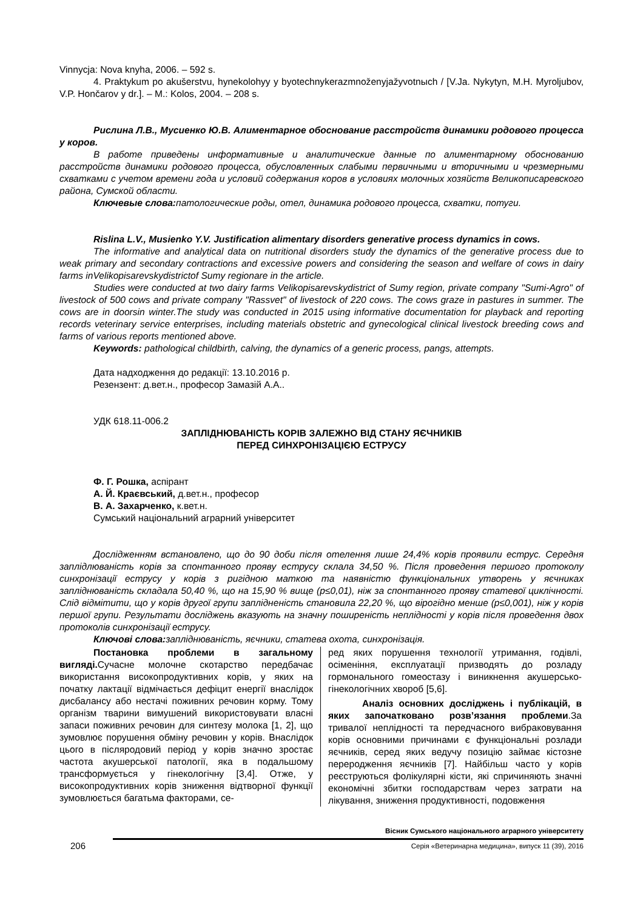Vinnycja: Nova knyha, 2006. – 592 s.
4. Praktykum po akušerstvu, hynekolohyy y byotechnykerazmnoženyjažyvotnыch / [V.Ja. Nykytyn, M.H. Myroljubov, V.P. Hončarov y dr.]. – M.: Kolos, 2004. – 208 s.
Рислина Л.В., Мусиенко Ю.В. Алиментарное обоснование расстройств динамики родового процесса у коров.
В работе приведены информативные и аналитические данные по алиментарному обоснованию расстройств динамики родового процесса, обусловленных слабыми первичными и вторичными и чрезмерными схватками с учетом времени года и условий содержания коров в условиях молочных хозяйств Великописаревского района, Сумской области.
Ключевые слова: патологические роды, отел, динамика родового процесса, схватки, потуги.
Rislina L.V., Musienko Y.V. Justification alimentary disorders generative process dynamics in cows.
The informative and analytical data on nutritional disorders study the dynamics of the generative process due to weak primary and secondary contractions and excessive powers and considering the season and welfare of cows in dairy farms inVelikopisarevskydistrictof Sumy regionare in the article.
Studies were conducted at two dairy farms Velikopisarevskydistrict of Sumy region, private company "Sumi-Agro" of livestock of 500 cows and private company "Rassvet" of livestock of 220 cows. The cows graze in pastures in summer. The cows are in doorsin winter.The study was conducted in 2015 using informative documentation for playback and reporting records veterinary service enterprises, including materials obstetric and gynecological clinical livestock breeding cows and farms of various reports mentioned above.
Keywords: pathological childbirth, calving, the dynamics of a generic process, pangs, attempts.
Дата надходження до редакції: 13.10.2016 р.
Резензент: д.вет.н., професор Замазій А.А..
УДК 618.11-006.2
ЗАПЛІДНЮВАНІСТЬ КОРІВ ЗАЛЕЖНО ВІД СТАНУ ЯЄЧНИКІВ
ПЕРЕД СИНХРОНІЗАЦІЄЮ ЕСТРУСУ
Ф. Г. Рошка, аспірант
А. Й. Краєвський, д.вет.н., професор
В. А. Захарченко, к.вет.н.
Сумський національний аграрний університет
Дослідженням встановлено, що до 90 доби після отелення лише 24,4% корів проявили еструс. Середня заплідлюваність корів за спонтанного прояву еструсу склала 34,50 %. Після проведення першого протоколу синхронізації еструсу у корів з ригідною маткою та наявністю функціональних утворень у яєчниках запліднюваність складала 50,40 %, що на 15,90 % вище (p≤0,01), ніж за спонтанного прояву статевої циклічності. Слід відмітити, що у корів другої групи заплідненість становила 22,20 %, що вірогідно менше (p≤0,001), ніж у корів першої групи. Результати досліджень вказують на значну поширеність неплідності у корів після проведення двох протоколів синхронізації еструсу.
Ключові слова: запліднюваність, яєчники, статева охота, синхронізація.
Постановка проблеми в загальному вигляді. Сучасне молочне скотарство передбачає використання високопродуктивних корів, у яких на початку лактації відмічається дефіцит енергії внаслідок дисбалансу або нестачі поживних речовин корму. Тому організм тварини вимушений використовувати власні запаси поживних речовин для синтезу молока [1, 2], що зумовлює порушення обміну речовин у корів. Внаслідок цього в післяродовий період у корів значно зростає частота акушерської патології, яка в подальшому трансформується у гінекологічну [3,4]. Отже, у високопродуктивних корів зниження відтворної функції зумовлюється багатьма факторами, се-
ред яких порушення технології утримання, годівлі, осіменіння, експлуатації призводять до розладу гормонального гомеостазу і виникнення акушерсько-гінекологічних хвороб [5,6].
Аналіз основних досліджень і публікацій, в яких започатковано розв’язання проблеми.За тривалої неплідності та передчасного вибраковування корів основними причинами є функціональні розлади яєчників, серед яких ведучу позицію займає кістозне переродження яєчників [7]. Найбільш часто у корів реєструються фолікулярні кісти, які спричиняють значні економічні збитки господарствам через затрати на лікування, зниження продуктивності, подовження
206
Вісник Сумського національного аграрного університету
Серія «Ветеринарна медицина», випуск 11 (39), 2016